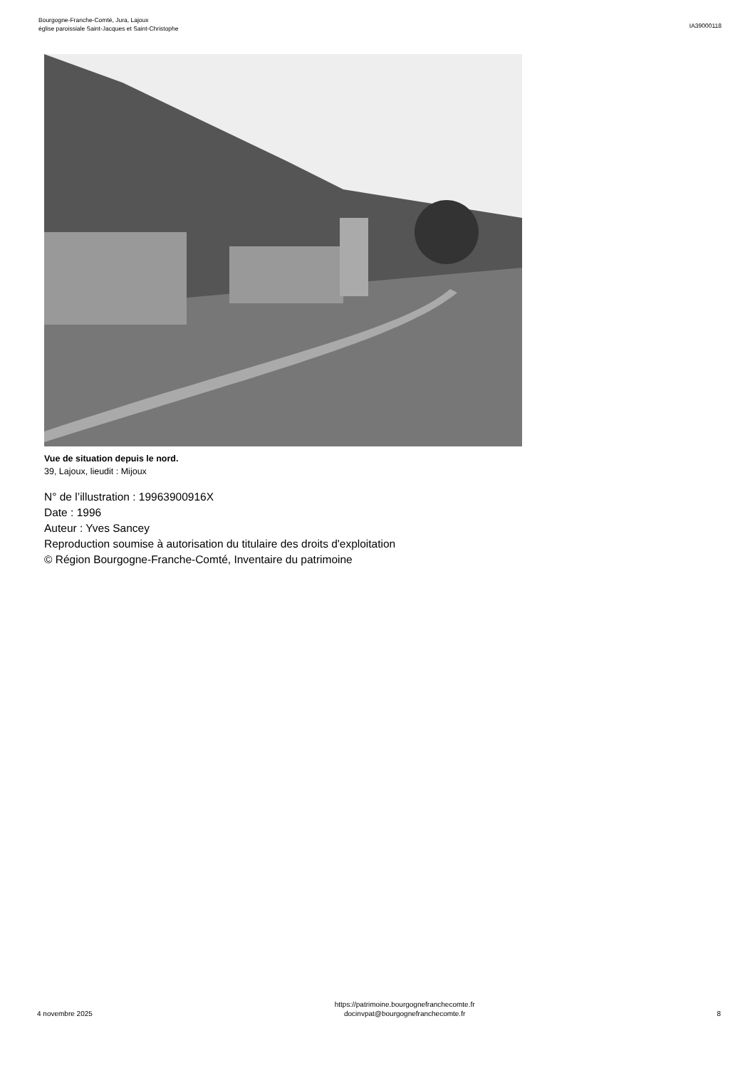Bourgogne-Franche-Comté, Jura, Lajoux
église paroissiale Saint-Jacques et Saint-Christophe
IA39000118
Vue de situation depuis le nord.
39, Lajoux, lieudit : Mijoux
N° de l’illustration : 19963900916X
Date : 1996
Auteur : Yves Sancey
Reproduction soumise à autorisation du titulaire des droits d'exploitation
© Région Bourgogne-Franche-Comté, Inventaire du patrimoine
4 novembre 2025
https://patrimoine.bourgognefranchecomte.fr
docinvpat@bourgognefranchecomte.fr
8